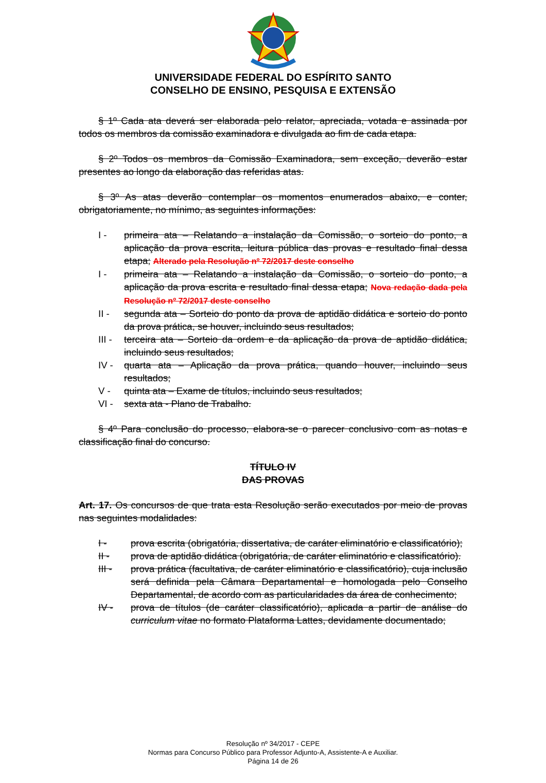UNIVERSIDADE FEDERAL DO ESPÍRITO SANTO
CONSELHO DE ENSINO, PESQUISA E EXTENSÃO
§ 1º Cada ata deverá ser elaborada pelo relator, apreciada, votada e assinada por todos os membros da comissão examinadora e divulgada ao fim de cada etapa.
§ 2º Todos os membros da Comissão Examinadora, sem exceção, deverão estar presentes ao longo da elaboração das referidas atas.
§ 3º As atas deverão contemplar os momentos enumerados abaixo, e conter, obrigatoriamente, no mínimo, as seguintes informações:
I - primeira ata – Relatando a instalação da Comissão, o sorteio do ponto, a aplicação da prova escrita, leitura pública das provas e resultado final dessa etapa; Alterado pela Resolução nº 72/2017 deste conselho
I - primeira ata – Relatando a instalação da Comissão, o sorteio do ponto, a aplicação da prova escrita e resultado final dessa etapa; Nova redação dada pela Resolução nº 72/2017 deste conselho
II - segunda ata – Sorteio do ponto da prova de aptidão didática e sorteio do ponto da prova prática, se houver, incluindo seus resultados;
III - terceira ata – Sorteio da ordem e da aplicação da prova de aptidão didática, incluindo seus resultados;
IV - quarta ata – Aplicação da prova prática, quando houver, incluindo seus resultados;
V - quinta ata – Exame de títulos, incluindo seus resultados;
VI - sexta ata - Plano de Trabalho.
§ 4º Para conclusão do processo, elabora-se o parecer conclusivo com as notas e classificação final do concurso.
TÍTULO IV
DAS PROVAS
Art. 17. Os concursos de que trata esta Resolução serão executados por meio de provas nas seguintes modalidades:
I - prova escrita (obrigatória, dissertativa, de caráter eliminatório e classificatório);
II - prova de aptidão didática (obrigatória, de caráter eliminatório e classificatório).
III - prova prática (facultativa, de caráter eliminatório e classificatório), cuja inclusão será definida pela Câmara Departamental e homologada pelo Conselho Departamental, de acordo com as particularidades da área de conhecimento;
IV - prova de títulos (de caráter classificatório), aplicada a partir de análise do curriculum vitae no formato Plataforma Lattes, devidamente documentado;
Resolução nº 34/2017 - CEPE
Normas para Concurso Público para Professor Adjunto-A, Assistente-A e Auxiliar.
Página 14 de 26